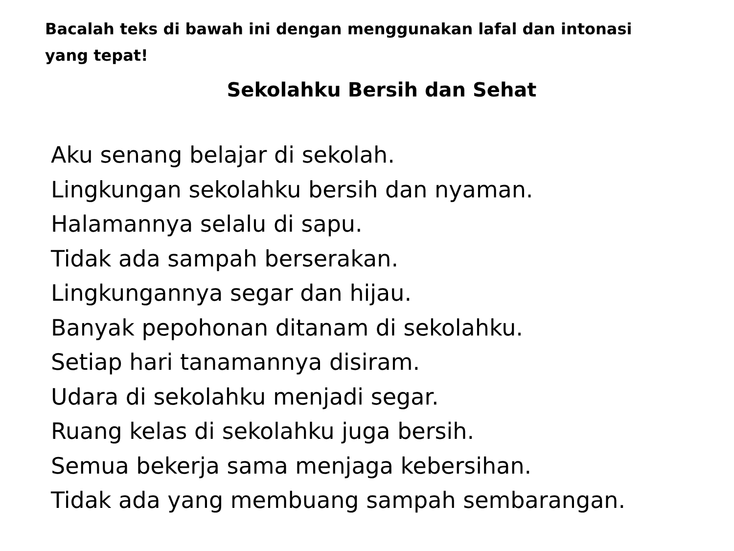Bacalah teks di bawah ini dengan menggunakan lafal dan intonasi yang tepat!
Sekolahku Bersih dan Sehat
Aku senang belajar di sekolah.
Lingkungan sekolahku bersih dan nyaman.
Halamannya selalu di sapu.
Tidak ada sampah berserakan.
Lingkungannya segar dan hijau.
Banyak pepohonan ditanam di sekolahku.
Setiap hari tanamannya disiram.
Udara di sekolahku menjadi segar.
Ruang kelas di sekolahku juga bersih.
Semua bekerja sama menjaga kebersihan.
Tidak ada yang membuang sampah sembarangan.